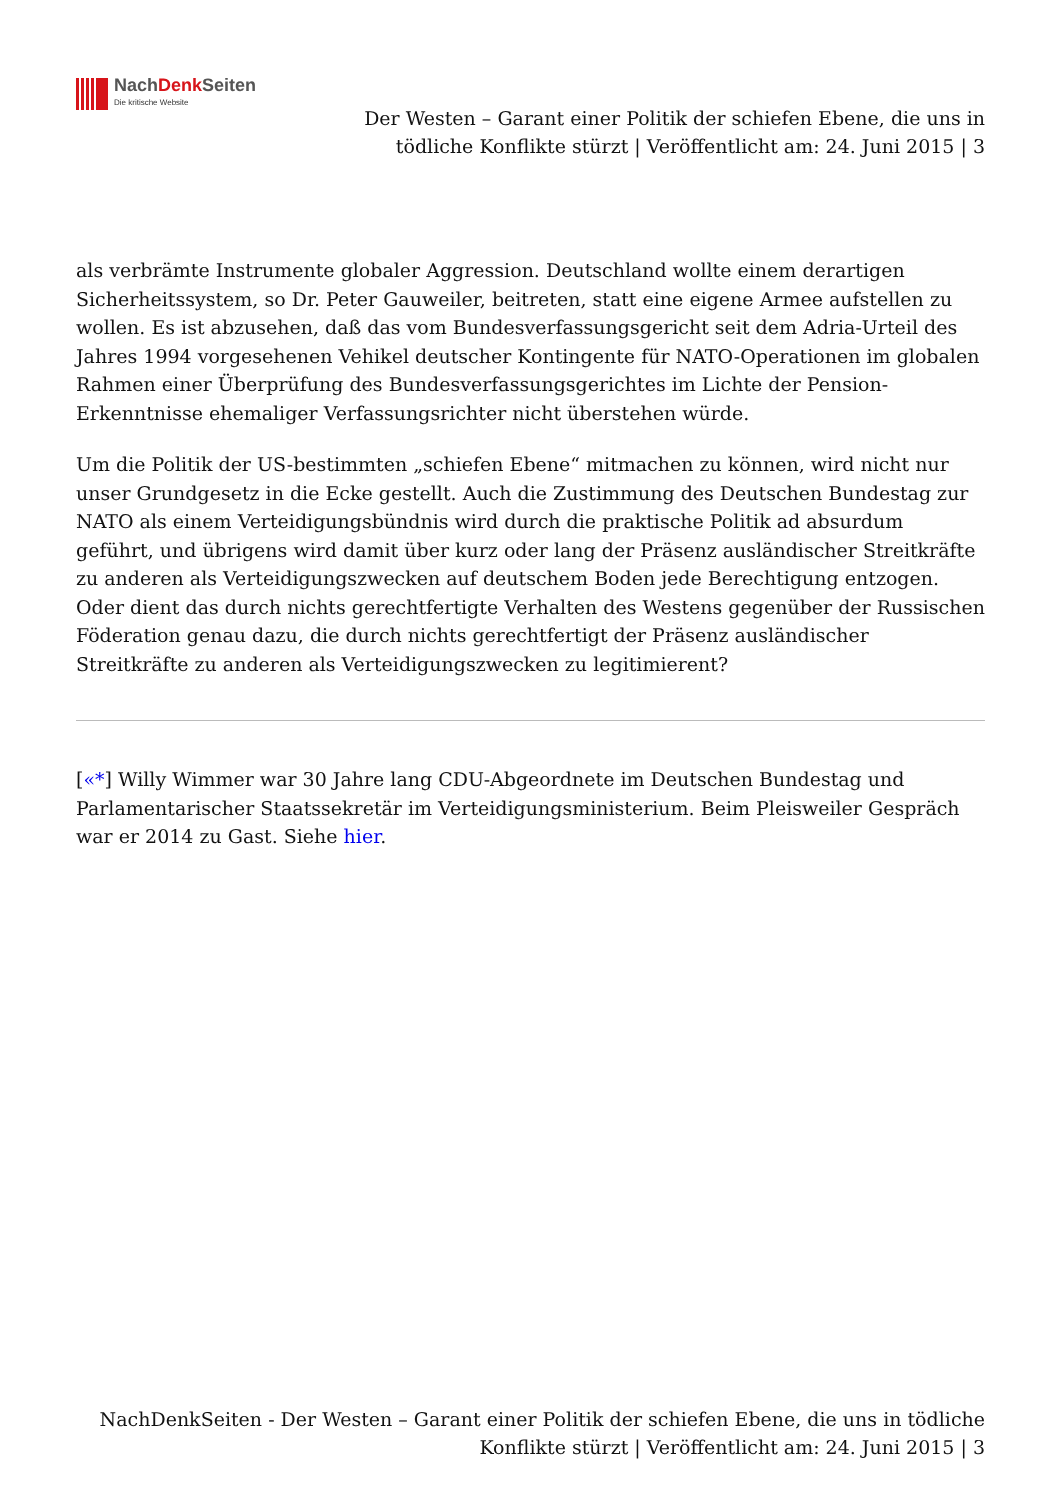NachDenk Seiten
Die kritische Website
Der Westen – Garant einer Politik der schiefen Ebene, die uns in tödliche Konflikte stürzt | Veröffentlicht am: 24. Juni 2015 | 3
als verbrämte Instrumente globaler Aggression. Deutschland wollte einem derartigen Sicherheitssystem, so Dr. Peter Gauweiler, beitreten, statt eine eigene Armee aufstellen zu wollen. Es ist abzusehen, daß das vom Bundesverfassungsgericht seit dem Adria-Urteil des Jahres 1994 vorgesehenen Vehikel deutscher Kontingente für NATO-Operationen im globalen Rahmen einer Überprüfung des Bundesverfassungsgerichtes im Lichte der Pension-Erkenntnisse ehemaliger Verfassungsrichter nicht überstehen würde.
Um die Politik der US-bestimmten „schiefen Ebene“ mitmachen zu können, wird nicht nur unser Grundgesetz in die Ecke gestellt. Auch die Zustimmung des Deutschen Bundestag zur NATO als einem Verteidigungsbündnis wird durch die praktische Politik ad absurdum geführt, und übrigens wird damit über kurz oder lang der Präsenz ausländischer Streitkräfte zu anderen als Verteidigungszwecken auf deutschem Boden jede Berechtigung entzogen. Oder dient das durch nichts gerechtfertigte Verhalten des Westens gegenüber der Russischen Föderation genau dazu, die durch nichts gerechtfertigt der Präsenz ausländischer Streitkräfte zu anderen als Verteidigungszwecken zu legitimierent?
[«*] Willy Wimmer war 30 Jahre lang CDU-Abgeordnete im Deutschen Bundestag und Parlamentarischer Staatssekretär im Verteidigungsministerium. Beim Pleisweiler Gespräch war er 2014 zu Gast. Siehe hier.
NachDenkSeiten - Der Westen – Garant einer Politik der schiefen Ebene, die uns in tödliche Konflikte stürzt | Veröffentlicht am: 24. Juni 2015 | 3